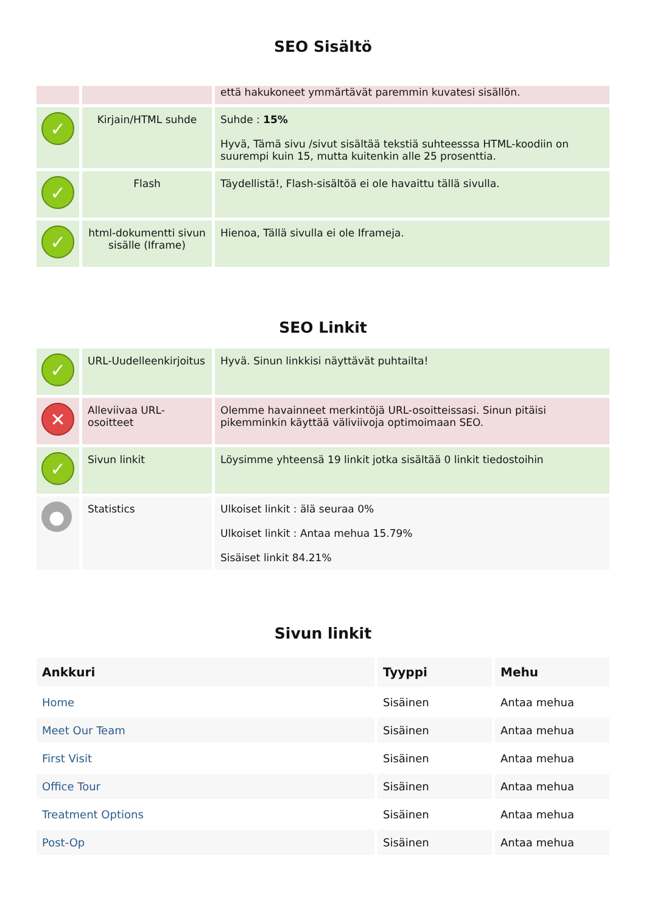SEO Sisältö
| | | että hakukoneet ymmärtävät paremmin kuvatesi sisällön. |
| ✓ | Kirjain/HTML suhde | Suhde : 15% Hyvä, Tämä sivu /sivut sisältää tekstiä suhteesssa HTML-koodiin on suurempi kuin 15, mutta kuitenkin alle 25 prosenttia. |
| ✓ | Flash | Täydellistä!, Flash-sisältöä ei ole havaittu tällä sivulla. |
| ✓ | html-dokumentti sivun sisälle (Iframe) | Hienoa, Tällä sivulla ei ole Iframeja. |
SEO Linkit
| ✓ | URL-Uudelleenkirjoitus | Hyvä. Sinun linkkisi näyttävät puhtailta! |
| ✕ | Alleviivaa URL-osoitteet | Olemme havainneet merkintöjä URL-osoitteissasi. Sinun pitäisi pikemminkin käyttää väliviivoja optimoimaan SEO. |
| ✓ | Sivun linkit | Löysimme yhteensä 19 linkit jotka sisältää 0 linkit tiedostoihin |
| ● | Statistics | Ulkoiset linkit : älä seuraa 0% Ulkoiset linkit : Antaa mehua 15.79% Sisäiset linkit 84.21% |
Sivun linkit
| Ankkuri | Tyyppi | Mehu |
| --- | --- | --- |
| Home | Sisäinen | Antaa mehua |
| Meet Our Team | Sisäinen | Antaa mehua |
| First Visit | Sisäinen | Antaa mehua |
| Office Tour | Sisäinen | Antaa mehua |
| Treatment Options | Sisäinen | Antaa mehua |
| Post-Op | Sisäinen | Antaa mehua |